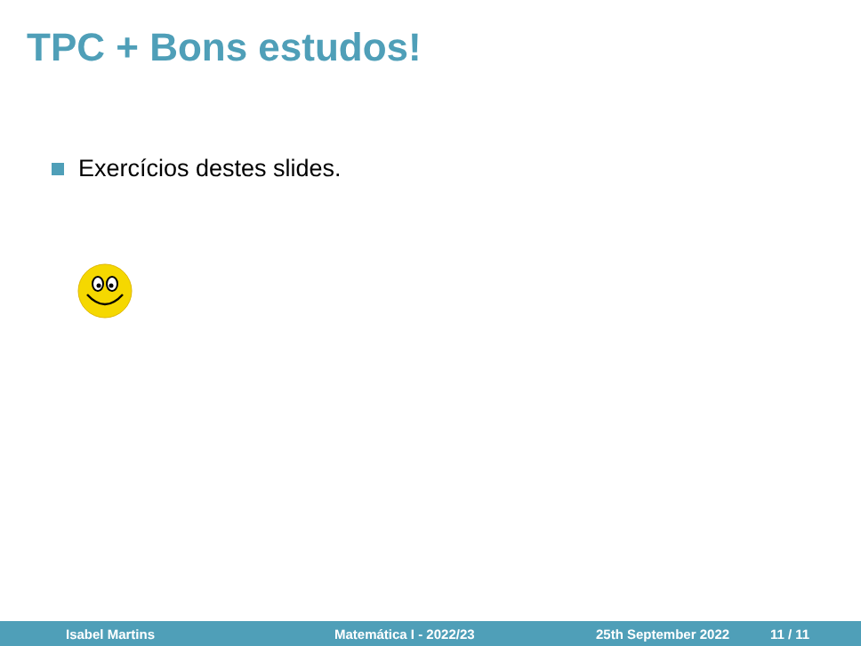TPC + Bons estudos!
Exercícios destes slides.
Isabel Martins Matemática I - 2022/23 25th September 2022 11 / 11